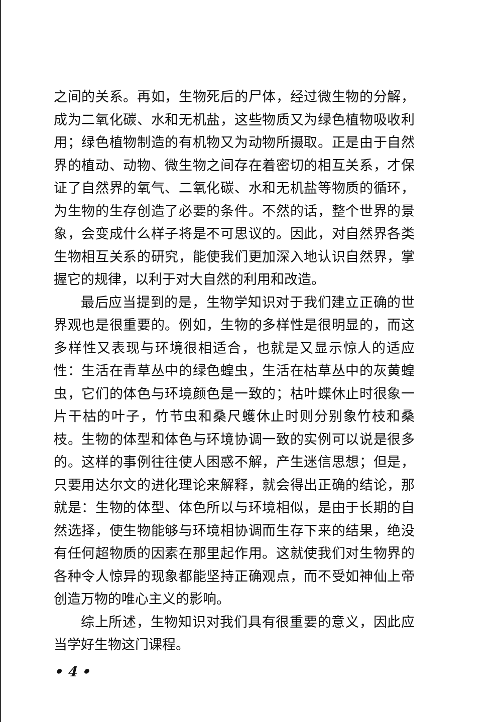之间的关系。再如，生物死后的尸体，经过微生物的分解，成为二氧化碳、水和无机盐，这些物质又为绿色植物吸收利用；绿色植物制造的有机物又为动物所摄取。正是由于自然界的植动、动物、微生物之间存在着密切的相互关系，才保证了自然界的氧气、二氧化碳、水和无机盐等物质的循环，为生物的生存创造了必要的条件。不然的话，整个世界的景象，会变成什么样子将是不可思议的。因此，对自然界各类生物相互关系的研究，能使我们更加深入地认识自然界，掌握它的规律，以利于对大自然的利用和改造。
最后应当提到的是，生物学知识对于我们建立正确的世界观也是很重要的。例如，生物的多样性是很明显的，而这多样性又表现与环境很相适合，也就是又显示惊人的适应性：生活在青草丛中的绿色蝗虫，生活在枯草丛中的灰黄蝗虫，它们的体色与环境颜色是一致的；枯叶蝶休止时很象一片干枯的叶子，竹节虫和桑尺蠖休止时则分别象竹枝和桑枝。生物的体型和体色与环境协调一致的实例可以说是很多的。这样的事例往往使人困惑不解，产生迷信思想；但是，只要用达尔文的进化理论来解释，就会得出正确的结论，那就是：生物的体型、体色所以与环境相似，是由于长期的自然选择，使生物能够与环境相协调而生存下来的结果，绝没有任何超物质的因素在那里起作用。这就使我们对生物界的各种令人惊异的现象都能坚持正确观点，而不受如神仙上帝创造万物的唯心主义的影响。
综上所述，生物知识对我们具有很重要的意义，因此应当学好生物这门课程。
• 4 •